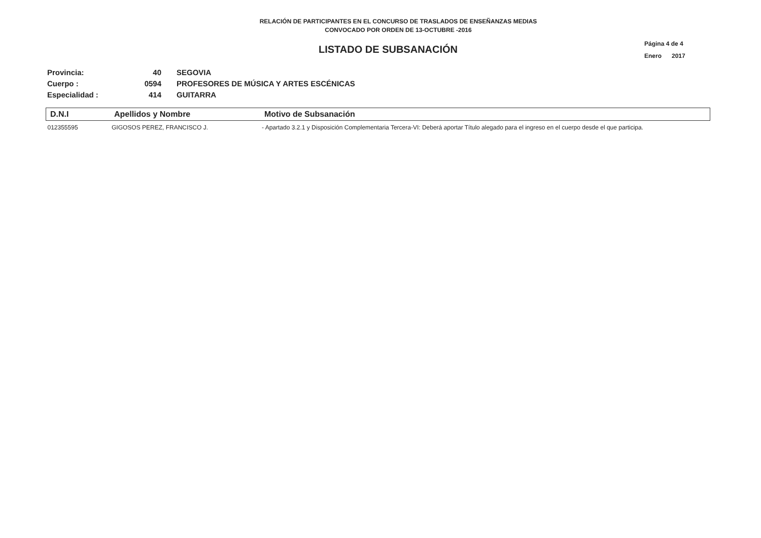RELACIÓN DE PARTICIPANTES EN EL CONCURSO DE TRASLADOS DE ENSEÑANZAS MEDIAS
CONVOCADO POR ORDEN DE 13-OCTUBRE -2016
LISTADO DE SUBSANACIÓN
Página 4 de 4
Enero 2017
Provincia: 40 SEGOVIA
Cuerpo : 0594 PROFESORES DE MÚSICA Y ARTES ESCÉNICAS
Especialidad : 414 GUITARRA
| D.N.I | Apellidos y Nombre | Motivo de Subsanación |
| --- | --- | --- |
| 012355595 | GIGOSOS PEREZ, FRANCISCO J. | - Apartado 3.2.1 y Disposición Complementaria Tercera-VI: Deberá aportar Título alegado para el ingreso en el cuerpo desde el que participa. |